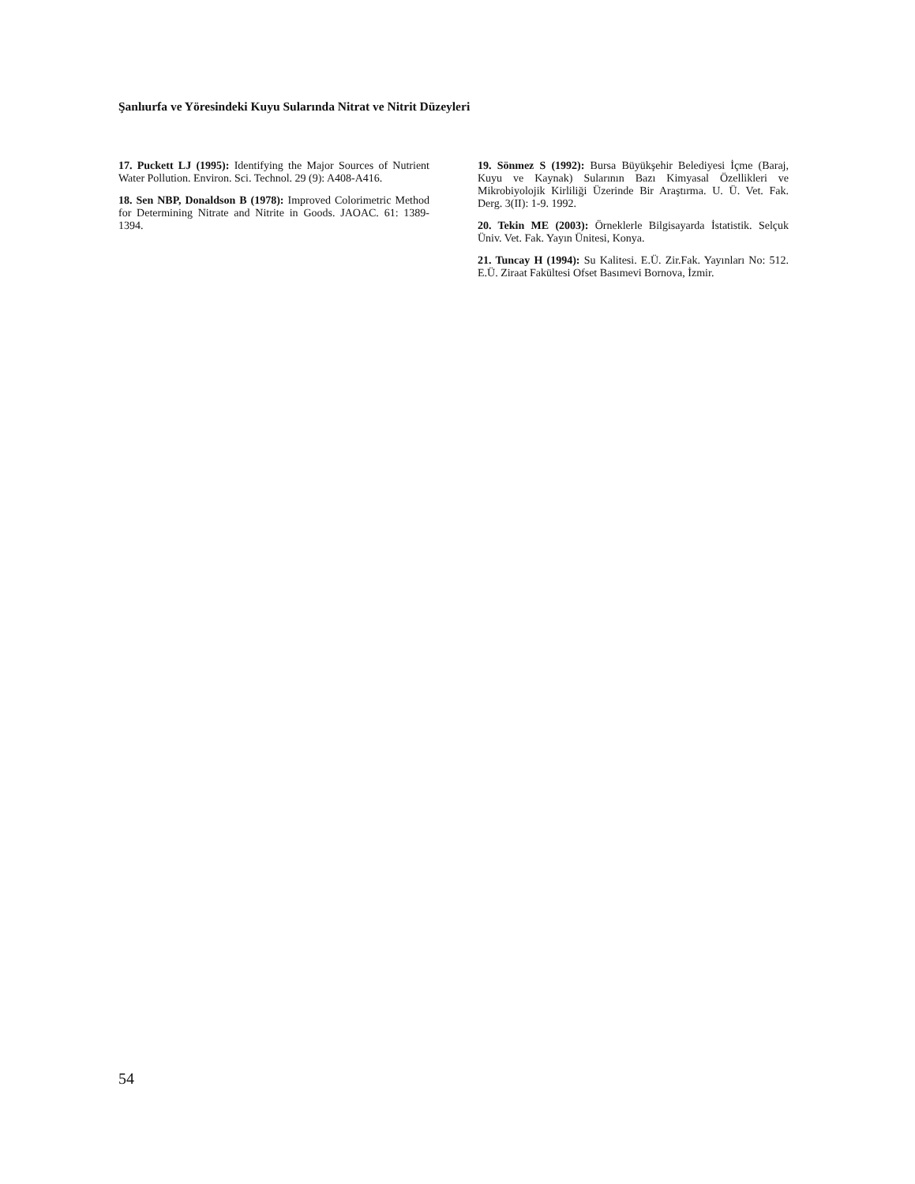Şanlıurfa ve Yöresindeki Kuyu Sularında Nitrat ve Nitrit Düzeyleri
17. Puckett LJ (1995): Identifying the Major Sources of Nutrient Water Pollution. Environ. Sci. Technol. 29 (9): A408-A416.
18. Sen NBP, Donaldson B (1978): Improved Colorimetric Method for Determining Nitrate and Nitrite in Goods. JAOAC. 61: 1389-1394.
19. Sönmez S (1992): Bursa Büyükşehir Belediyesi İçme (Baraj, Kuyu ve Kaynak) Sularının Bazı Kimyasal Özellikleri ve Mikrobiyolojik Kirliliği Üzerinde Bir Araştırma. U. Ü. Vet. Fak. Derg. 3(II): 1-9. 1992.
20. Tekin ME (2003): Örneklerle Bilgisayarda İstatistik. Selçuk Üniv. Vet. Fak. Yayın Ünitesi, Konya.
21. Tuncay H (1994): Su Kalitesi. E.Ü. Zir.Fak. Yayınları No: 512. E.Ü. Ziraat Fakültesi Ofset Basımevi Bornova, İzmir.
54